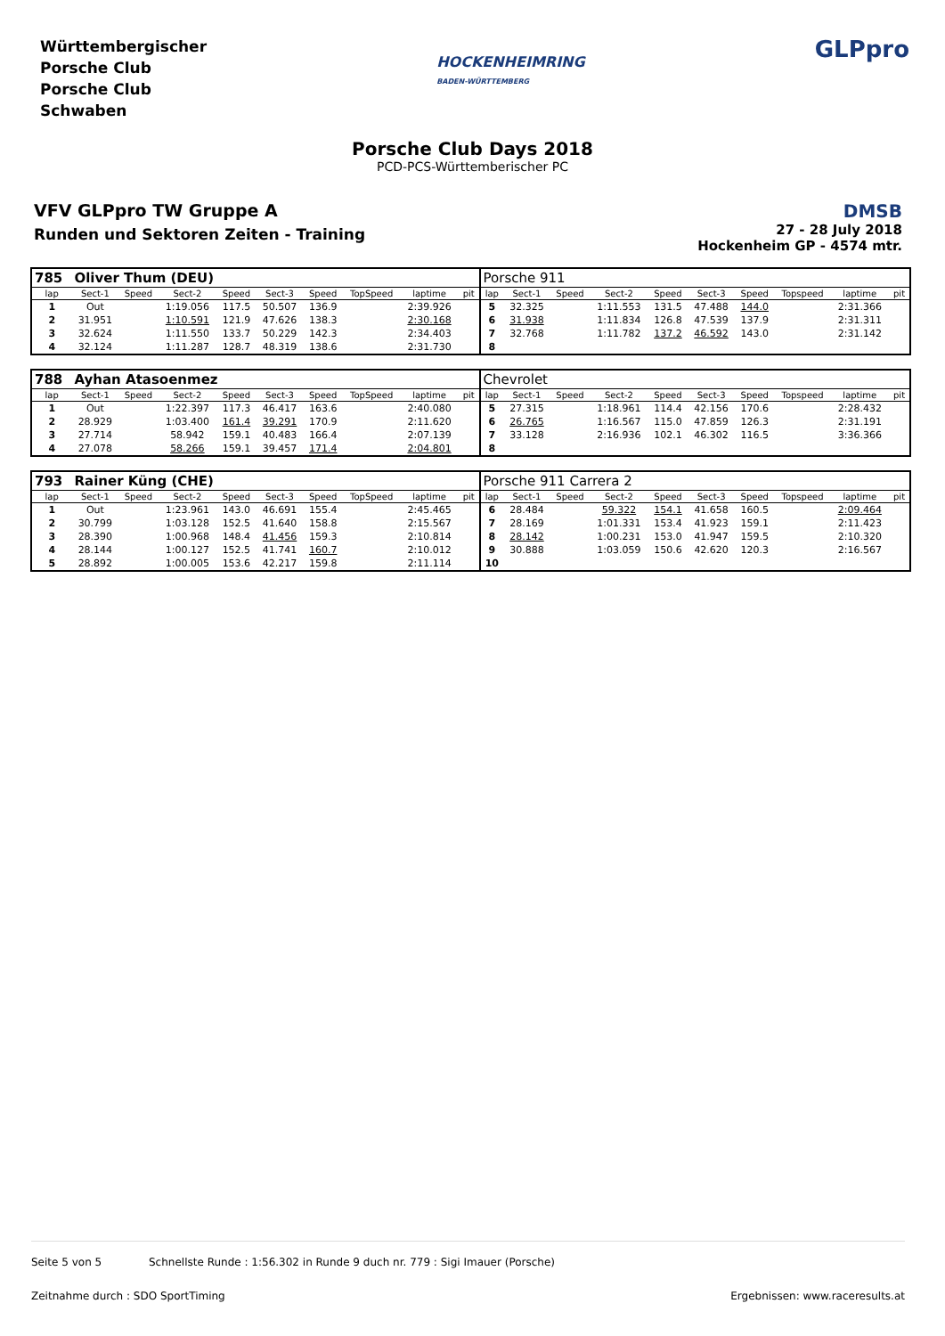Württembergischer
Porsche Club
Porsche Club
Schwaben
HOCKENHEIMRING
BADEN-WÜRTTEMBERG
GLPpro
Porsche Club Days 2018
PCD-PCS-Württemberischer PC
VFV GLPpro TW Gruppe A
Runden und Sektoren Zeiten - Training
DMSB
27 - 28 July 2018
Hockenheim GP - 4574 mtr.
| 785 | Oliver Thum (DEU) | | | | | | | | | Porsche 911 | | | | | | | | | |
| lap | Sect-1 | Speed | Sect-2 | Speed | Sect-3 | Speed | TopSpeed | laptime | pit | lap | Sect-1 | Speed | Sect-2 | Speed | Sect-3 | Speed | Topspeed | laptime | pit |
| 1 | Out | | 1:19.056 | 117.5 | 50.507 | 136.9 | | 2:39.926 | | 5 | 32.325 | | 1:11.553 | 131.5 | 47.488 | 144.0 | | 2:31.366 | |
| 2 | 31.951 | | 1:10.591 | 121.9 | 47.626 | 138.3 | | 2:30.168 | | 6 | 31.938 | | 1:11.834 | 126.8 | 47.539 | 137.9 | | 2:31.311 | |
| 3 | 32.624 | | 1:11.550 | 133.7 | 50.229 | 142.3 | | 2:34.403 | | 7 | 32.768 | | 1:11.782 | 137.2 | 46.592 | 143.0 | | 2:31.142 | |
| 4 | 32.124 | | 1:11.287 | 128.7 | 48.319 | 138.6 | | 2:31.730 | | 8 | | | | | | | | | |
| 788 | Ayhan Atasoenmez | | | | | | | | | Chevrolet | | | | | | | | | |
| lap | Sect-1 | Speed | Sect-2 | Speed | Sect-3 | Speed | TopSpeed | laptime | pit | lap | Sect-1 | Speed | Sect-2 | Speed | Sect-3 | Speed | Topspeed | laptime | pit |
| 1 | Out | | 1:22.397 | 117.3 | 46.417 | 163.6 | | 2:40.080 | | 5 | 27.315 | | 1:18.961 | 114.4 | 42.156 | 170.6 | | 2:28.432 | |
| 2 | 28.929 | | 1:03.400 | 161.4 | 39.291 | 170.9 | | 2:11.620 | | 6 | 26.765 | | 1:16.567 | 115.0 | 47.859 | 126.3 | | 2:31.191 | |
| 3 | 27.714 | | 58.942 | 159.1 | 40.483 | 166.4 | | 2:07.139 | | 7 | 33.128 | | 2:16.936 | 102.1 | 46.302 | 116.5 | | 3:36.366 | |
| 4 | 27.078 | | 58.266 | 159.1 | 39.457 | 171.4 | | 2:04.801 | | 8 | | | | | | | | | |
| 793 | Rainer Küng (CHE) | | | | | | | | | Porsche 911 Carrera 2 | | | | | | | | | |
| lap | Sect-1 | Speed | Sect-2 | Speed | Sect-3 | Speed | TopSpeed | laptime | pit | lap | Sect-1 | Speed | Sect-2 | Speed | Sect-3 | Speed | Topspeed | laptime | pit |
| 1 | Out | | 1:23.961 | 143.0 | 46.691 | 155.4 | | 2:45.465 | | 6 | 28.484 | | 59.322 | 154.1 | 41.658 | 160.5 | | 2:09.464 | |
| 2 | 30.799 | | 1:03.128 | 152.5 | 41.640 | 158.8 | | 2:15.567 | | 7 | 28.169 | | 1:01.331 | 153.4 | 41.923 | 159.1 | | 2:11.423 | |
| 3 | 28.390 | | 1:00.968 | 148.4 | 41.456 | 159.3 | | 2:10.814 | | 8 | 28.142 | | 1:00.231 | 153.0 | 41.947 | 159.5 | | 2:10.320 | |
| 4 | 28.144 | | 1:00.127 | 152.5 | 41.741 | 160.7 | | 2:10.012 | | 9 | 30.888 | | 1:03.059 | 150.6 | 42.620 | 120.3 | | 2:16.567 | |
| 5 | 28.892 | | 1:00.005 | 153.6 | 42.217 | 159.8 | | 2:11.114 | | 10 | | | | | | | | | |
Seite 5 von 5 Schnellste Runde : 1:56.302 in Runde 9 duch nr. 779 : Sigi Imauer (Porsche)
Zeitnahme durch : SDO SportTiming Ergebnissen: www.raceresults.at